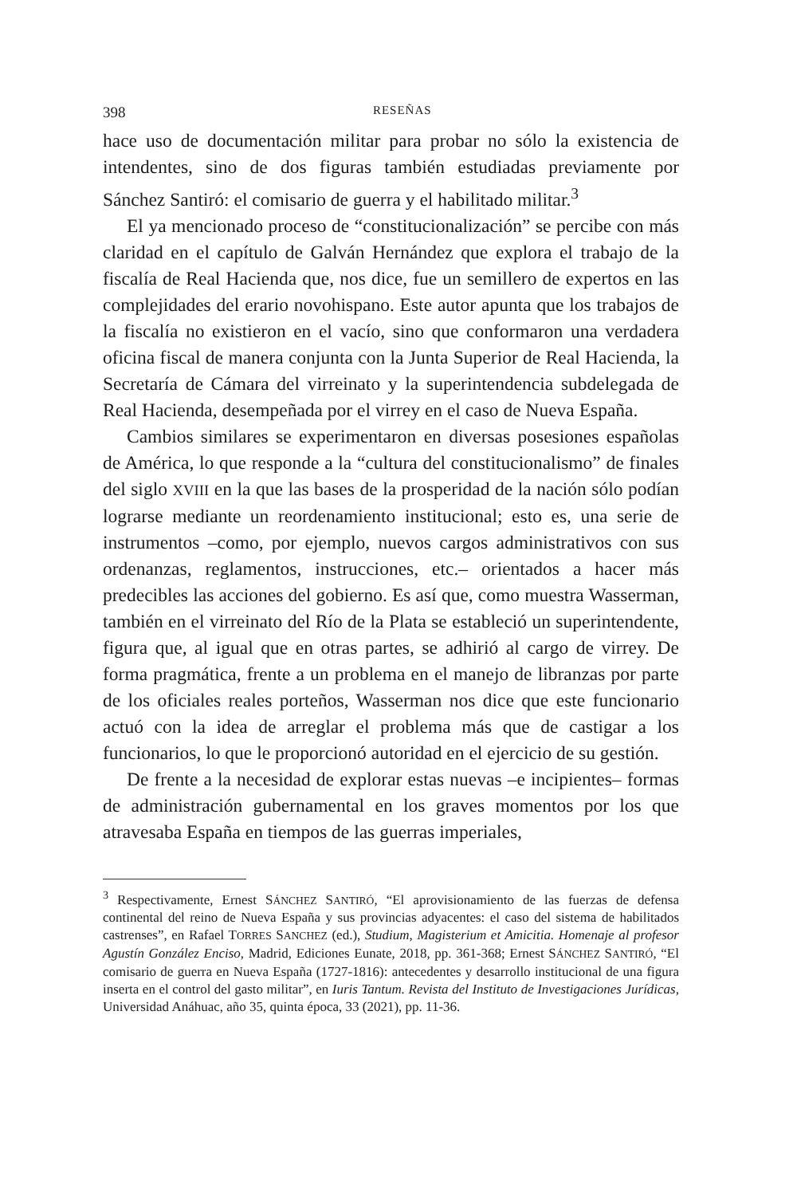398 RESEÑAS
hace uso de documentación militar para probar no sólo la existencia de intendentes, sino de dos figuras también estudiadas previamente por Sánchez Santiró: el comisario de guerra y el habilitado militar.<sup>3</sup>
El ya mencionado proceso de “constitucionalización” se percibe con más claridad en el capítulo de Galván Hernández que explora el trabajo de la fiscalía de Real Hacienda que, nos dice, fue un semillero de expertos en las complejidades del erario novohispano. Este autor apunta que los trabajos de la fiscalía no existieron en el vacío, sino que conformaron una verdadera oficina fiscal de manera conjunta con la Junta Superior de Real Hacienda, la Secretaría de Cámara del virreinato y la superintendencia subdelegada de Real Hacienda, desempeñada por el virrey en el caso de Nueva España.
Cambios similares se experimentaron en diversas posesiones españolas de América, lo que responde a la “cultura del constitucionalismo” de finales del siglo XVIII en la que las bases de la prosperidad de la nación sólo podían lograrse mediante un reordenamiento institucional; esto es, una serie de instrumentos –como, por ejemplo, nuevos cargos administrativos con sus ordenanzas, reglamentos, instrucciones, etc.– orientados a hacer más predecibles las acciones del gobierno. Es así que, como muestra Wasserman, también en el virreinato del Río de la Plata se estableció un superintendente, figura que, al igual que en otras partes, se adhirió al cargo de virrey. De forma pragmática, frente a un problema en el manejo de libranzas por parte de los oficiales reales porteños, Wasserman nos dice que este funcionario actuó con la idea de arreglar el problema más que de castigar a los funcionarios, lo que le proporcionó autoridad en el ejercicio de su gestión.
De frente a la necesidad de explorar estas nuevas –e incipientes– formas de administración gubernamental en los graves momentos por los que atravesaba España en tiempos de las guerras imperiales,
<sup>3</sup> Respectivamente, Ernest SÁNCHEZ SANTIRÓ, “El aprovisionamiento de las fuerzas de defensa continental del reino de Nueva España y sus provincias adyacentes: el caso del sistema de habilitados castrenses”, en Rafael TORRES SANCHEZ (ed.), Studium, Magisterium et Amicitia. Homenaje al profesor Agustín González Enciso, Madrid, Ediciones Eunate, 2018, pp. 361-368; Ernest SÁNCHEZ SANTIRÓ, “El comisario de guerra en Nueva España (1727-1816): antecedentes y desarrollo institucional de una figura inserta en el control del gasto militar”, en Iuris Tantum. Revista del Instituto de Investigaciones Jurídicas, Universidad Anáhuac, año 35, quinta época, 33 (2021), pp. 11-36.